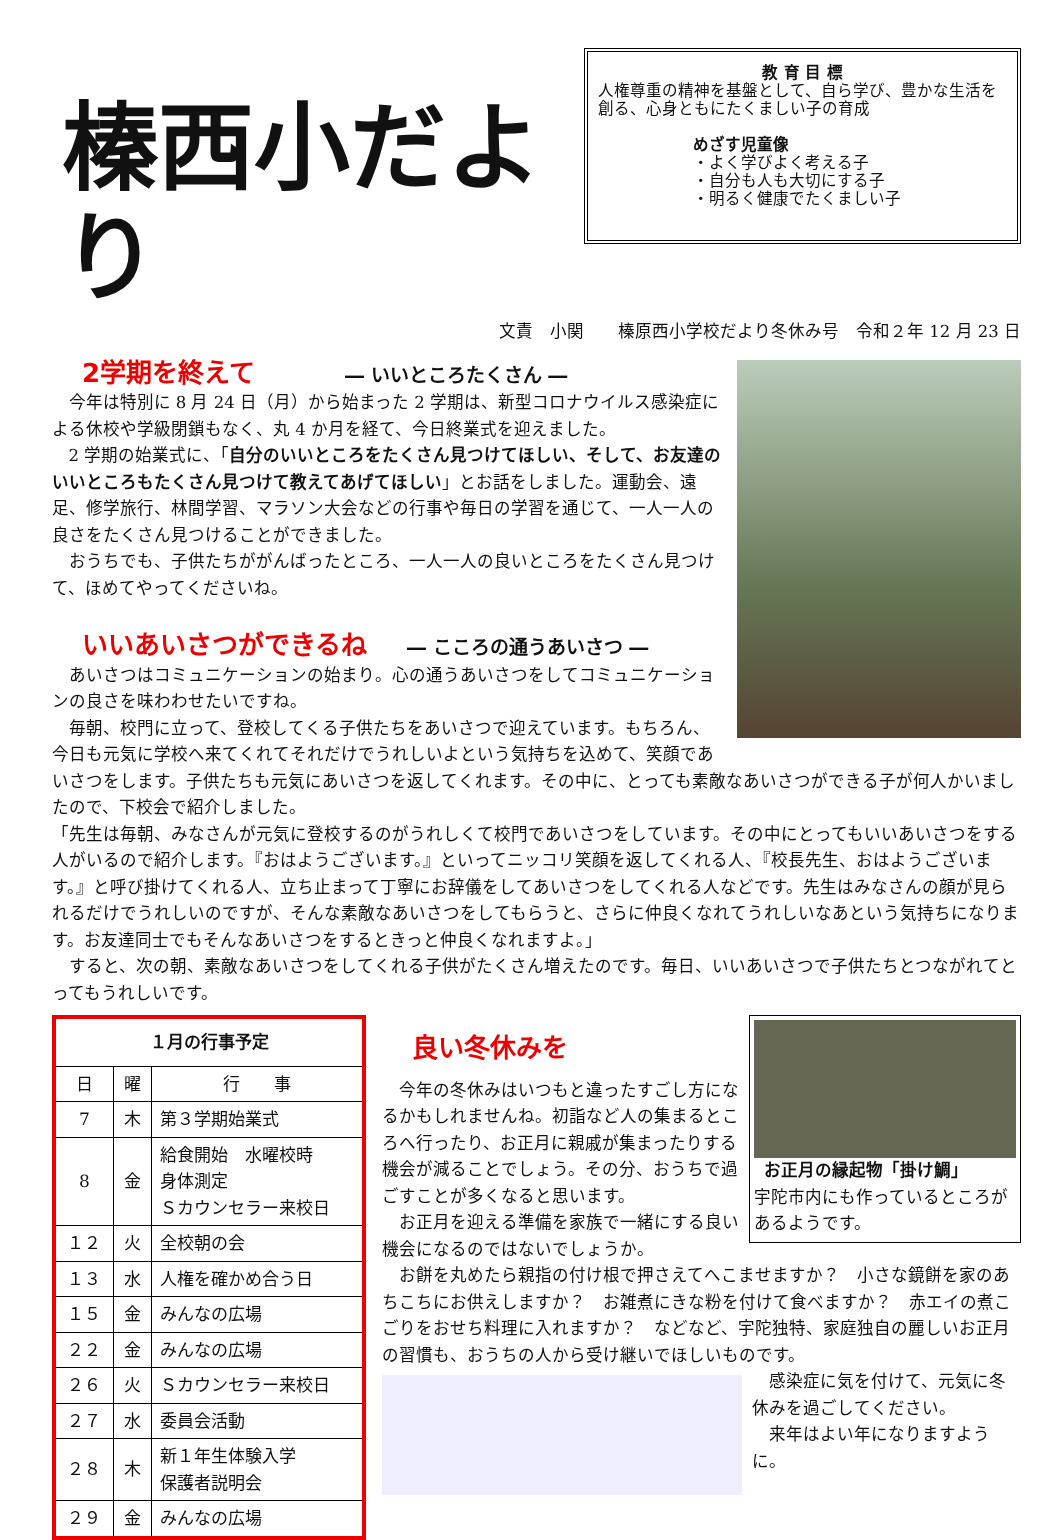榛西小だより
教 育 目 標
人権尊重の精神を基盤として、自ら学び、豊かな生活を創る、心身ともにたくましい子の育成
めざす児童像
・よく学びよく考える子
・自分も人も大切にする子
・明るく健康でたくましい子
文責　小関　　榛原西小学校だより冬休み号　令和２年 12 月 23 日
2学期を終えて ― いいところたくさん ―
今年は特別に 8 月 24 日（月）から始まった 2 学期は、新型コロナウイルス感染症による休校や学級閉鎖もなく、丸 4 か月を経て、今日終業式を迎えました。
2 学期の始業式に、「自分のいいところをたくさん見つけてほしい、そして、お友達のいいところもたくさん見つけて教えてあげてほしい」とお話をしました。運動会、遠足、修学旅行、林間学習、マラソン大会などの行事や毎日の学習を通じて、一人一人の良さをたくさん見つけることができました。
おうちでも、子供たちががんばったところ、一人一人の良いところをたくさん見つけて、ほめてやってくださいね。
いいあいさつができるね ― こころの通うあいさつ ―
あいさつはコミュニケーションの始まり。心の通うあいさつをしてコミュニケーションの良さを味わわせたいですね。
毎朝、校門に立って、登校してくる子供たちをあいさつで迎えています。もちろん、今日も元気に学校へ来てくれてそれだけでうれしいよという気持ちを込めて、笑顔であいさつをします。子供たちも元気にあいさつを返してくれます。その中に、とっても素敵なあいさつができる子が何人かいましたので、下校会で紹介しました。
「先生は毎朝、みなさんが元気に登校するのがうれしくて校門であいさつをしています。その中にとってもいいあいさつをする人がいるので紹介します。『おはようございます。』といってニッコリ笑顔を返してくれる人、『校長先生、おはようございます。』と呼び掛けてくれる人、立ち止まって丁寧にお辞儀をしてあいさつをしてくれる人などです。先生はみなさんの顔が見られるだけでうれしいのですが、そんな素敵なあいさつをしてもらうと、さらに仲良くなれてうれしいなあという気持ちになります。お友達同士でもそんなあいさつをするときっと仲良くなれますよ。」
すると、次の朝、素敵なあいさつをしてくれる子供がたくさん増えたのです。毎日、いいあいさつで子供たちとつながれてとってもうれしいです。
| １月の行事予定 | | |
| --- | --- | --- |
| 日 | 曜 | 行 事 |
| 7 | 木 | 第３学期始業式 |
| 8 | 金 | 給食開始 水曜校時 身体測定 Ｓカウンセラー来校日 |
| １２ | 火 | 全校朝の会 |
| １３ | 水 | 人権を確かめ合う日 |
| １５ | 金 | みんなの広場 |
| ２２ | 金 | みんなの広場 |
| ２６ | 火 | Ｓカウンセラー来校日 |
| ２７ | 水 | 委員会活動 |
| ２８ | 木 | 新１年生体験入学 保護者説明会 |
| ２９ | 金 | みんなの広場 |
お正月の縁起物「掛け鯛」
宇陀市内にも作っているところがあるようです。
良い冬休みを
今年の冬休みはいつもと違ったすごし方になるかもしれませんね。初詣など人の集まるところへ行ったり、お正月に親戚が集まったりする機会が減ることでしょう。その分、おうちで過ごすことが多くなると思います。
お正月を迎える準備を家族で一緒にする良い機会になるのではないでしょうか。
お餅を丸めたら親指の付け根で押さえてへこませますか？　小さな鏡餅を家のあちこちにお供えしますか？　お雑煮にきな粉を付けて食べますか？　赤エイの煮こごりをおせち料理に入れますか？　などなど、宇陀独特、家庭独自の麗しいお正月の習慣も、おうちの人から受け継いでほしいものです。
感染症に気を付けて、元気に冬休みを過ごしてください。
来年はよい年になりますように。